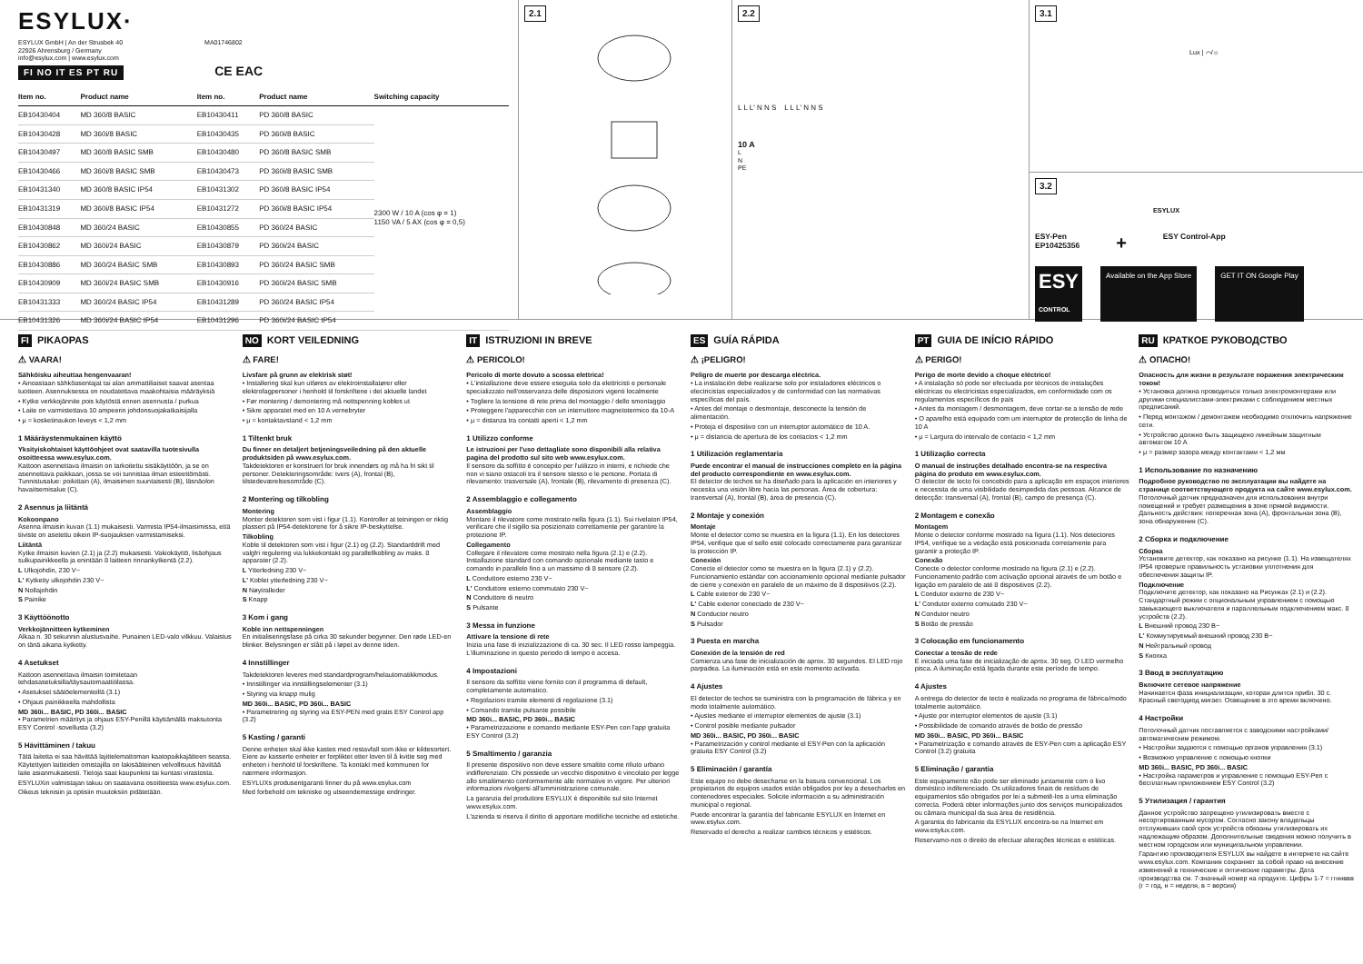ESYLUX·
ESYLUX GmbH | An der Strusbek 40
22926 Ahrensburg / Germany
info@esylux.com | www.esylux.com
MA01746802
FI NO IT ES PT RU CE EAC
| Item no. | Product name | Item no. | Product name | Switching capacity |
| --- | --- | --- | --- | --- |
| EB10430404 | MD 360/8 BASIC | EB10430411 | PD 360/8 BASIC | 2300 W / 10 A (cos φ = 1) 1150 VA / 5 AX (cos φ = 0,5) |
| EB10430428 | MD 360i/8 BASIC | EB10430435 | PD 360i/8 BASIC | |
| EB10430497 | MD 360/8 BASIC SMB | EB10430480 | PD 360/8 BASIC SMB | |
| EB10430466 | MD 360i/8 BASIC SMB | EB10430473 | PD 360i/8 BASIC SMB | |
| EB10431340 | MD 360/8 BASIC IP54 | EB10431302 | PD 360/8 BASIC IP54 | |
| EB10431319 | MD 360i/8 BASIC IP54 | EB10431272 | PD 360i/8 BASIC IP54 | |
| EB10430848 | MD 360/24 BASIC | EB10430855 | PD 360/24 BASIC | |
| EB10430862 | MD 360i/24 BASIC | EB10430879 | PD 360i/24 BASIC | |
| EB10430886 | MD 360/24 BASIC SMB | EB10430893 | PD 360/24 BASIC SMB | |
| EB10430909 | MD 360i/24 BASIC SMB | EB10430916 | PD 360i/24 BASIC SMB | |
| EB10431333 | MD 360/24 BASIC IP54 | EB10431289 | PD 360/24 BASIC IP54 | |
| EB10431326 | MD 360i/24 BASIC IP54 | EB10431296 | PD 360i/24 BASIC IP54 | |
2.1 2.2
L L L' N N S L L L' N N S
10 A
L
N
PE
3.1
Lux | ⌒/☼
3.2
ESYLUX
ESY-Pen
EP10425356
+
ESY Control-App
ESY
CONTROL
Available on the App Store GET IT ON Google Play
FI PIKAOPAS
⚠ VAARA!
Sähköisku aiheuttaa hengenvaaran!
• Ainoastaan sähköasentajat tai alan ammattiliaiset saavat asentaa tuotteen. Asennuksessa on noudatettava maakohtaisia määräyksiä
• Kytke verkkojännite pois käytöstä ennen asennusta / purkua
• Laite on varmistettava 10 ampeerin johdonsuojakatkaisijalla
• μ = kosketinaukon leveys < 1,2 mm
1 Määräystenmukainen käyttö
Yksityiskohtaiset käyttöohjeet ovat saatavilla tuotesivulla osoitteessa www.esylux.com.
Kattoon asennettava ilmaisin on tarkoitettu sisäkäyttöön, ja se on asennettava paikkaan, jossa se voi tunnistaa ilman esteettömästi. Tunnistusalue: poikittain (A), ilmaisimen suuntaisesti (B), läsnäolon havaitsemisalue (C).
2 Asennus ja liitäntä
Kokoonpano
Asenna ilmaisin kuvan (1.1) mukaisesti. Varmista IP54-ilmaisimissa, että tiiviste on asetettu oikein IP-suojauksen varmistamiseksi.
Liitäntä
Kytke ilmaisin kuvien (2.1) ja (2.2) mukaisesti. Vakiokäyttö, lisäohjaus sulkupainikkeella ja enintään 8 laitteen rinnankytkentä (2.2).
L Ulkojohdin, 230 V~
L' Kytketty ulkojohdin 230 V~
N Nollajohdin
S Painike
3 Käyttöönotto
Verkkojännitteen kytkeminen
Alkaa n. 30 sekunnin alustusvaihe. Punainen LED-valo vilkkuu. Valaistus on tänä aikana kytketty.
4 Asetukset
Kattoon asennettava ilmaisin toimitetaan tehdasasetuksilla/täysautomaattitilassa.
• Asetukset säätöelementeillä (3.1)
• Ohjaus painikkeella mahdollista
MD 360i... BASIC, PD 360i... BASIC
• Parametrien määritys ja ohjaus ESY-Penillä käyttämällä maksutonta ESY Control -sovellusta (3.2)
5 Hävittäminen / takuu
Tätä laitetta ei saa hävittää lajittelemattoman kaatopaikkajätteen seassa. Käytettyjen laitteiden omistajilla on lakisääteinen velvollisuus hävittää laite asianmukaisesti. Tietoja saat kaupunkisi tai kuntasi virastosta.
ESYLUXin valmistajan takuu on saatavana osoitteesta www.esylux.com.
Oikeus teknisiin ja optisiin muutoksiin pidätetään.
NO KORT VEILEDNING
⚠ FARE!
Livsfare på grunn av elektrisk støt!
• Installering skal kun utføres av elektroinstallatører eller elektrofagpersoner i henhold til forskriftene i det aktuelle landet
• Før montering / demontering må nettspenning kobles ut
• Sikre apparatet med en 10 A vernebryter
• μ = kontaktavstand < 1,2 mm
1 Tiltenkt bruk
Du finner en detaljert betjeningsveiledning på den aktuelle produktsiden på www.esylux.com.
Takdetektoren er konstruert for bruk innendørs og må ha fri sikt til personer. Detekteringsområde: tvers (A), frontal (B), tilstedeværelsesområde (C).
2 Montering og tilkobling
Montering
Monter detektoren som vist i figur (1.1). Kontroller at tetningen er riktig plassert på IP54-detektorene for å sikre IP-beskyttelse.
Tilkobling
Koble til detektoren som vist i figur (2.1) og (2.2). Standarddrift med valgfri regulering via lukkekontakt og parallellkobling av maks. 8 apparater (2.2).
L Ytterledning 230 V~
L' Koblet ytterledning 230 V~
N Nøytralleder
S Knapp
3 Kom i gang
Koble inn nettspenningen
En initialiseringsfase på cirka 30 sekunder begynner. Den røde LED-en blinker. Belysningen er slått på i løpet av denne tiden.
4 Innstillinger
Takdetektoren leveres med standardprogram/helautomatikkmodus.
• Innstillinger via innstillingselementer (3.1)
• Styring via knapp mulig
MD 360i... BASIC, PD 360i... BASIC
• Parametrering og styring via ESY-PEN med gratis ESY Control app (3.2)
5 Kasting / garanti
Denne enheten skal ikke kastes med restavfall som ikke er kildesortert. Eiere av kasserte enheter er forpliktet etter loven til å kvitte seg med enheten i henhold til forskriftene. Ta kontakt med kommunen for nærmere informasjon.
ESYLUXs produsentgaranti finner du på www.esylux.com
Med forbehold om tekniske og utseendemessige endringer.
IT ISTRUZIONI IN BREVE
⚠ PERICOLO!
Pericolo di morte dovuto a scossa elettrica!
• L'installazione deve essere eseguita solo da elettricisti e personale specializzato nell'osservanza delle disposizioni vigenti localmente
• Togliere la tensione di rete prima del montaggio / dello smontaggio
• Proteggere l'apparecchio con un interruttore magnetotermico da 10-A
• μ = distanza tra contatti aperti < 1,2 mm
1 Utilizzo conforme
Le istruzioni per l'uso dettagliate sono disponibili alla relativa pagina del prodotto sul sito web www.esylux.com.
Il sensore da soffitto è concepito per l'utilizzo in interni, e richiede che non vi siano ostacoli tra il sensore stesso e le persone. Portata di rilevamento: trasversale (A), frontale (B), rilevamento di presenza (C).
2 Assemblaggio e collegamento
Assemblaggio
Montare il rilevatore come mostrato nella figura (1.1). Sui rivelatori IP54, verificare che il sigillo sia posizionato correttamente per garantire la protezione IP.
Collegamento
Collegare il rilevatore come mostrato nella figura (2.1) e (2.2). Installazione standard con comando opzionale mediante tasto e comando in parallelo fino a un massimo di 8 sensore (2.2).
L Conduttore esterno 230 V~
L' Conduttore esterno commutato 230 V~
N Conduttore di neutro
S Pulsante
3 Messa in funzione
Attivare la tensione di rete
Inizia una fase di inizializzazione di ca. 30 sec. Il LED rosso lampeggia. L'illuminazione in questo periodo di tempo è accesa.
4 Impostazioni
Il sensore da soffitto viene fornito con il programma di default, completamente automatico.
• Regolazioni tramite elementi di regolazione (3.1)
• Comando tramite pulsante possibile
MD 360i... BASIC, PD 360i... BASIC
• Parametrizzazione e comando mediante ESY-Pen con l'app gratuita ESY Control (3.2)
5 Smaltimento / garanzia
Il presente dispositivo non deve essere smaltito come rifiuto urbano indifferenziato. Chi possiede un vecchio dispositivo è vincolato per legge allo smaltimento conformemente alle normative in vigore. Per ulteriori informazioni rivolgersi all'amministrazione comunale.
La garanzia del produttore ESYLUX è disponibile sul sito Internet www.esylux.com.
L'azienda si riserva il diritto di apportare modifiche tecniche ed estetiche.
ES GUÍA RÁPIDA
⚠ ¡PELIGRO!
Peligro de muerte por descarga eléctrica.
• La instalación debe realizarse solo por instaladores eléctricos o electricistas especializados y de conformidad con las normativas específicas del país.
• Antes del montaje o desmontaje, desconecte la tensión de alimentación.
• Proteja el dispositivo con un interruptor automático de 10 A.
• μ = distancia de apertura de los contactos < 1,2 mm
1 Utilización reglamentaria
Puede encontrar el manual de instrucciones completo en la página del producto correspondiente en www.esylux.com.
El detector de techos se ha diseñado para la aplicación en interiores y necesita una visión libre hacia las personas. Área de cobertura: transversal (A), frontal (B), área de presencia (C).
2 Montaje y conexión
Montaje
Monte el detector como se muestra en la figura (1.1). En los detectores IP54, verifique que el sello esté colocado correctamente para garantizar la protección IP.
Conexión
Conecte el detector como se muestra en la figura (2.1) y (2.2). Funcionamiento estándar con accionamiento opcional mediante pulsador de cierre y conexión en paralelo de un máximo de 8 dispositivos (2.2).
L Cable exterior de 230 V~
L' Cable exterior conectado de 230 V~
N Conductor neutro
S Pulsador
3 Puesta en marcha
Conexión de la tensión de red
Comienza una fase de inicialización de aprox. 30 segundos. El LED rojo parpadea. La iluminación está en este momento activada.
4 Ajustes
El detector de techos se suministra con la programación de fábrica y en modo totalmente automático.
• Ajustes mediante el interruptor elementos de ajuste (3.1)
• Control posible mediante pulsador
MD 360i... BASIC, PD 360i... BASIC
• Parametrización y control mediante el ESY-Pen con la aplicación gratuita ESY Control (3.2)
5 Eliminación / garantía
Este equipo no debe desecharse en la basura convencional. Los propietarios de equipos usados están obligados por ley a desecharlos en contenedores especiales. Solicite información a su administración municipal o regional.
Puede encontrar la garantía del fabricante ESYLUX en Internet en www.esylux.com.
Reservado el derecho a realizar cambios técnicos y estéticos.
PT GUIA DE INÍCIO RÁPIDO
⚠ PERIGO!
Perigo de morte devido a choque eléctrico!
• A instalação só pode ser efectuada por técnicos de instalações eléctricas ou electricistas especializados, em conformidade com os regulamentos específicos do país
• Antes da montagem / desmontagem, deve cortar-se a tensão de rede
• O aparelho está equipado com um interruptor de protecção de linha de 10 A
• μ = Largura do intervalo de contacto < 1,2 mm
1 Utilização correcta
O manual de instruções detalhado encontra-se na respectiva página do produto em www.esylux.com.
O detector de tecto foi concebido para a aplicação em espaços interiores e necessita de uma visibilidade desimpedida das pessoas. Alcance de detecção: transversal (A), frontal (B), campo de presença (C).
2 Montagem e conexão
Montagem
Monte o detector conforme mostrado na figura (1.1). Nos detectores IP54, verifique se a vedação está posicionada corretamente para garantir a proteção IP.
Conexão
Conecte o detector conforme mostrado na figura (2.1) e (2.2). Funcionamento padrão com activação opcional através de um botão e ligação em paralelo de até 8 dispositivos (2.2).
L Condutor externo de 230 V~
L' Condutor externo comutado 230 V~
N Condutor neutro
S Botão de pressão
3 Colocação em funcionamento
Conectar a tensão de rede
É iniciada uma fase de inicialização de aprox. 30 seg. O LED vermelho pisca. A iluminação está ligada durante este período de tempo.
4 Ajustes
A entrega do detector de tecto é realizada no programa de fábrica/modo totalmente automático.
• Ajuste por interruptor elementos de ajuste (3.1)
• Possibilidade de comando através de botão de pressão
MD 360i... BASIC, PD 360i... BASIC
• Parametrização e comando através de ESY-Pen com a aplicação ESY Control (3.2) gratuita
5 Eliminação / garantia
Este equipamento não pode ser eliminado juntamente com o lixo doméstico indiferenciado. Os utilizadores finais de resíduos de equipamentos são obrigados por lei a submetê-los a uma eliminação correcta. Poderá obter informações junto dos serviços municipalizados ou câmara municipal da sua área de residência.
A garantia do fabricante da ESYLUX encontra-se na Internet em www.esylux.com.
Reservamo-nos o direito de efectuar alterações técnicas e estéticas.
RU КРАТКОЕ РУКОВОДСТВО
⚠ ОПАСНО!
Опасность для жизни в результате поражения электрическим током!
• Установка должна проводиться только электромонтерами или другими специалистами-электриками с соблюдением местных предписаний.
• Перед монтажом / демонтажем необходимо отключить напряжение сети.
• Устройство должно быть защищено линейным защитным автоматом 10 А
• μ = размер зазора между контактами < 1,2 мм
1 Использование по назначению
Подробное руководство по эксплуатации вы найдете на странице соответствующего продукта на сайте www.esylux.com.
Потолочный датчик предназначен для использования внутри помещений и требует размещения в зоне прямой видимости. Дальность действия: поперечная зона (A), фронтальная зона (B), зона обнаружения (C).
2 Сборка и подключение
Сборка
Установите детектор, как показано на рисунке (1.1). На извещателях IP54 проверьте правильность установки уплотнения для обеспечения защиты IP.
Подключение
Подключите детектор, как показано на Рисунках (2.1) и (2.2). Стандартный режим с опциональным управлением с помощью замыкающего выключателя и параллельным подключением макс. 8 устройств (2.2).
L Внешний провод 230 В~
L' Коммутируемый внешний провод 230 В~
N Нейтральный провод
S Кнопка
3 Ввод в эксплуатацию
Включите сетевое напряжение
Начинается фаза инициализации, которая длится прибл. 30 с. Красный светодиод мигает. Освещение в это время включено.
4 Настройки
Потолочный датчик поставляется с заводскими настройками/автоматическим режимом.
• Настройки задаются с помощью органов управления (3.1)
• Возможно управление с помощью кнопки
MD 360i... BASIC, PD 360i... BASIC
• Настройка параметров и управление с помощью ESY-Pen с бесплатным приложением ESY Control (3.2)
5 Утилизация / гарантия
Данное устройство запрещено утилизировать вместе с несортированным мусором. Согласно закону владельцы отслуживших свой срок устройств обязаны утилизировать их надлежащим образом. Дополнительные сведения можно получить в местном городском или муниципальном управлении.
Гарантию производителя ESYLUX вы найдете в интернете на сайте www.esylux.com. Компания сохраняет за собой право на внесение изменений в технические и оптические параметры. Дата производства см. 7-значный номер на продукте. Цифры 1-7 = ггннввв (г = год, н = неделя, в = версия)